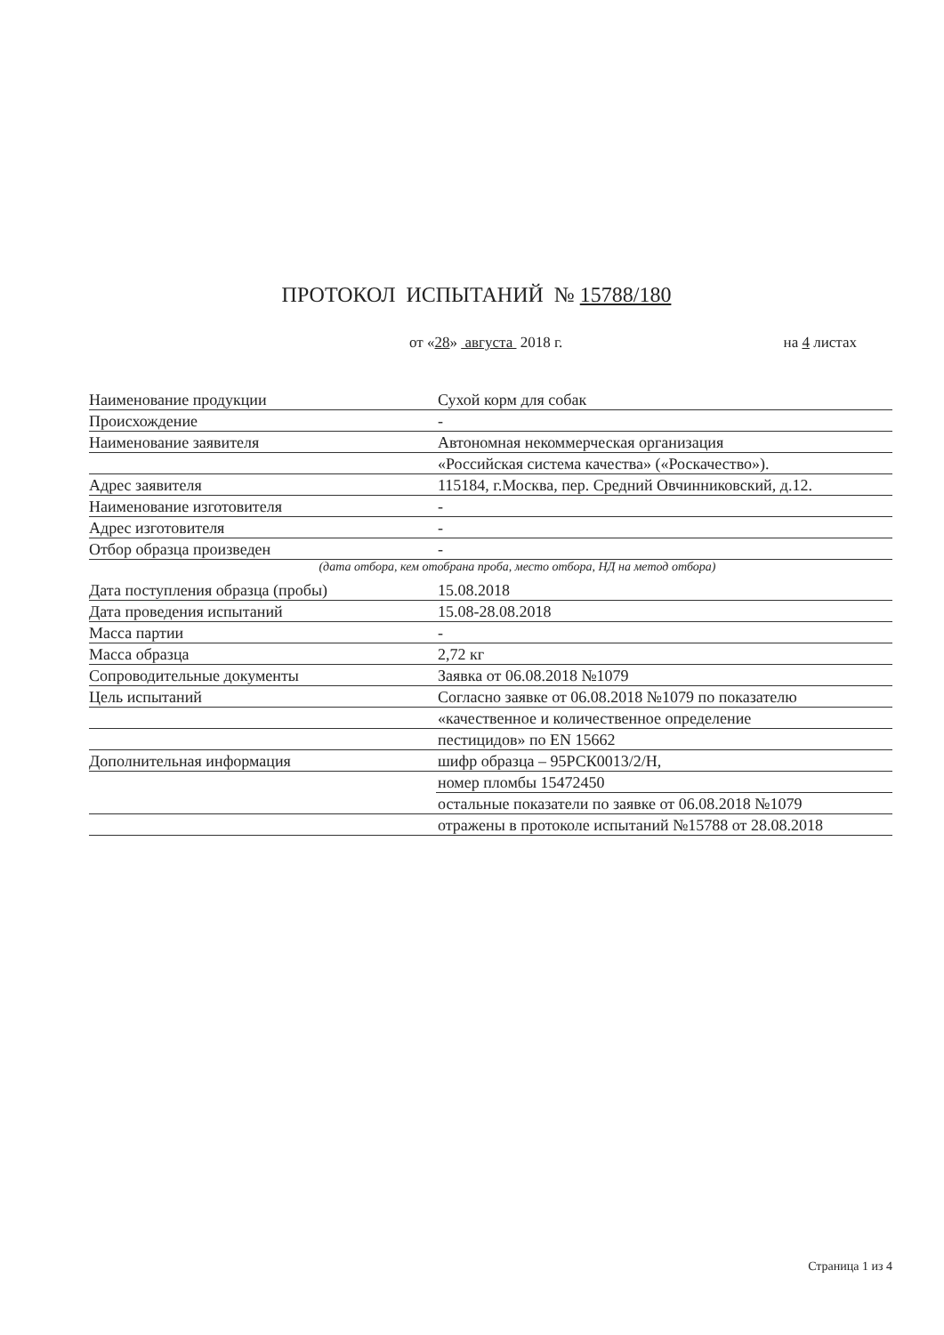ПРОТОКОЛ ИСПЫТАНИЙ № 15788/180
от «28» августа 2018 г. на 4 листах
Наименование продукции
Сухой корм для собак
Происхождение
-
Наименование заявителя
Автономная некоммерческая организация
«Российская система качества» («Роскачество»).
Адрес заявителя
115184, г.Москва, пер. Средний Овчинниковский, д.12.
Наименование изготовителя
-
Адрес изготовителя
-
Отбор образца произведен
-
(дата отбора, кем отобрана проба, место отбора, НД на метод отбора)
Дата поступления образца (пробы)
15.08.2018
Дата проведения испытаний
15.08-28.08.2018
Масса партии
-
Масса образца
2,72 кг
Сопроводительные документы
Заявка от 06.08.2018 №1079
Цель испытаний
Согласно заявке от 06.08.2018 №1079 по показателю
«качественное и количественное определение
пестицидов» по EN 15662
Дополнительная информация
шифр образца – 95РСК0013/2/Н,
номер пломбы 15472450
остальные показатели по заявке от 06.08.2018 №1079
отражены в протоколе испытаний №15788 от 28.08.2018
Страница 1 из 4